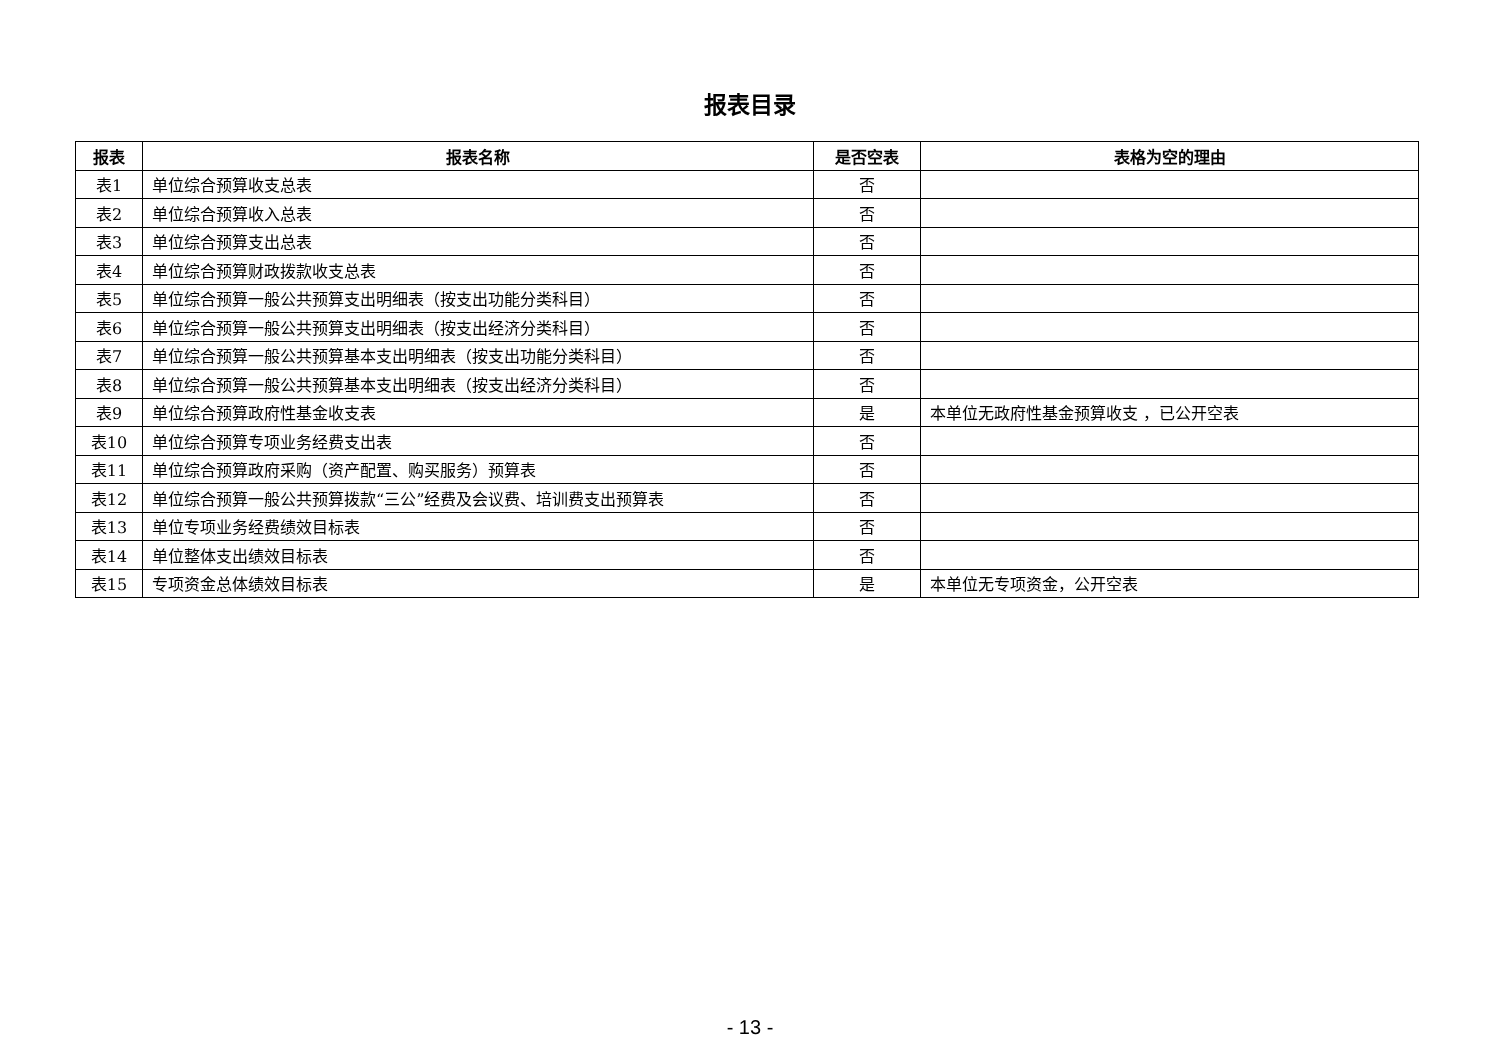报表目录
| 报表 | 报表名称 | 是否空表 | 表格为空的理由 |
| --- | --- | --- | --- |
| 表1 | 单位综合预算收支总表 | 否 | |
| 表2 | 单位综合预算收入总表 | 否 | |
| 表3 | 单位综合预算支出总表 | 否 | |
| 表4 | 单位综合预算财政拨款收支总表 | 否 | |
| 表5 | 单位综合预算一般公共预算支出明细表（按支出功能分类科目） | 否 | |
| 表6 | 单位综合预算一般公共预算支出明细表（按支出经济分类科目） | 否 | |
| 表7 | 单位综合预算一般公共预算基本支出明细表（按支出功能分类科目） | 否 | |
| 表8 | 单位综合预算一般公共预算基本支出明细表（按支出经济分类科目） | 否 | |
| 表9 | 单位综合预算政府性基金收支表 | 是 | 本单位无政府性基金预算收支 ，已公开空表 |
| 表10 | 单位综合预算专项业务经费支出表 | 否 | |
| 表11 | 单位综合预算政府采购（资产配置、购买服务）预算表 | 否 | |
| 表12 | 单位综合预算一般公共预算拨款“三公”经费及会议费、培训费支出预算表 | 否 | |
| 表13 | 单位专项业务经费绩效目标表 | 否 | |
| 表14 | 单位整体支出绩效目标表 | 否 | |
| 表15 | 专项资金总体绩效目标表 | 是 | 本单位无专项资金，公开空表 |
- 13 -